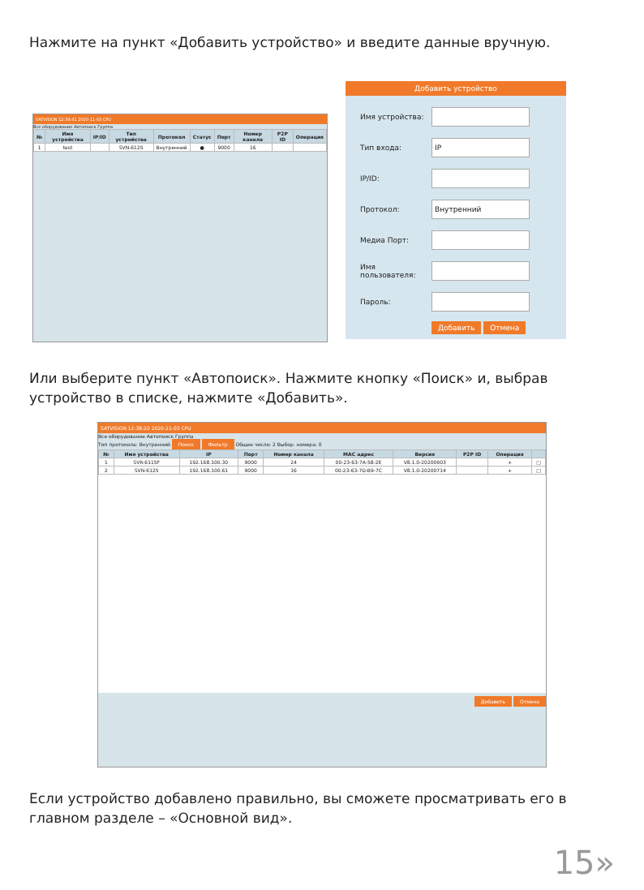Нажмите на пункт «Добавить устройство» и введите данные вручную.
SATVISION 12:38:41 2020-11-03 CPU
Все оборудование Автопоиск Группа
| № | Имя устройства | IP/ID | Тип устройства | Протокол | Статус | Порт | Номер канала | P2P ID | Операция |
| --- | --- | --- | --- | --- | --- | --- | --- | --- | --- |
| 1 | test | | SVN-6125 | Внутренний | ● | 9000 | 16 | | |
Добавить устройство
Имя устройства:
Тип входа:
IP
IP/ID:
Протокол:
Внутренний
Медиа Порт:
Имя пользователя:
Пароль:
Добавить Отмена
Или выберите пункт «Автопоиск». Нажмите кнопку «Поиск» и, выбрав устройство в списке, нажмите «Добавить».
SATVISION 12:38:20 2020-11-03 CPU
Все оборудование Автопоиск Группа
Тип протокола: Внутренний Поиск Фильтр Общее число: 2 Выбор. номера: 0
| № | Имя устройства | IP | Порт | Номер канала | MAC адрес | Версия | P2P ID | Операция | |
| --- | --- | --- | --- | --- | --- | --- | --- | --- | --- |
| 1 | SVR-6115F | 192.168.100.30 | 9000 | 24 | 00-23-63-7A-58-2E | V8.1.0-20200903 | | + | □ |
| 2 | SVN-6125 | 192.168.100.61 | 9000 | 16 | 00-23-63-7D-B9-7C | V8.1.0-20200714 | | + | □ |
Добавить Отмена
Если устройство добавлено правильно, вы сможете просматривать его в главном разделе – «Основной вид».
15»